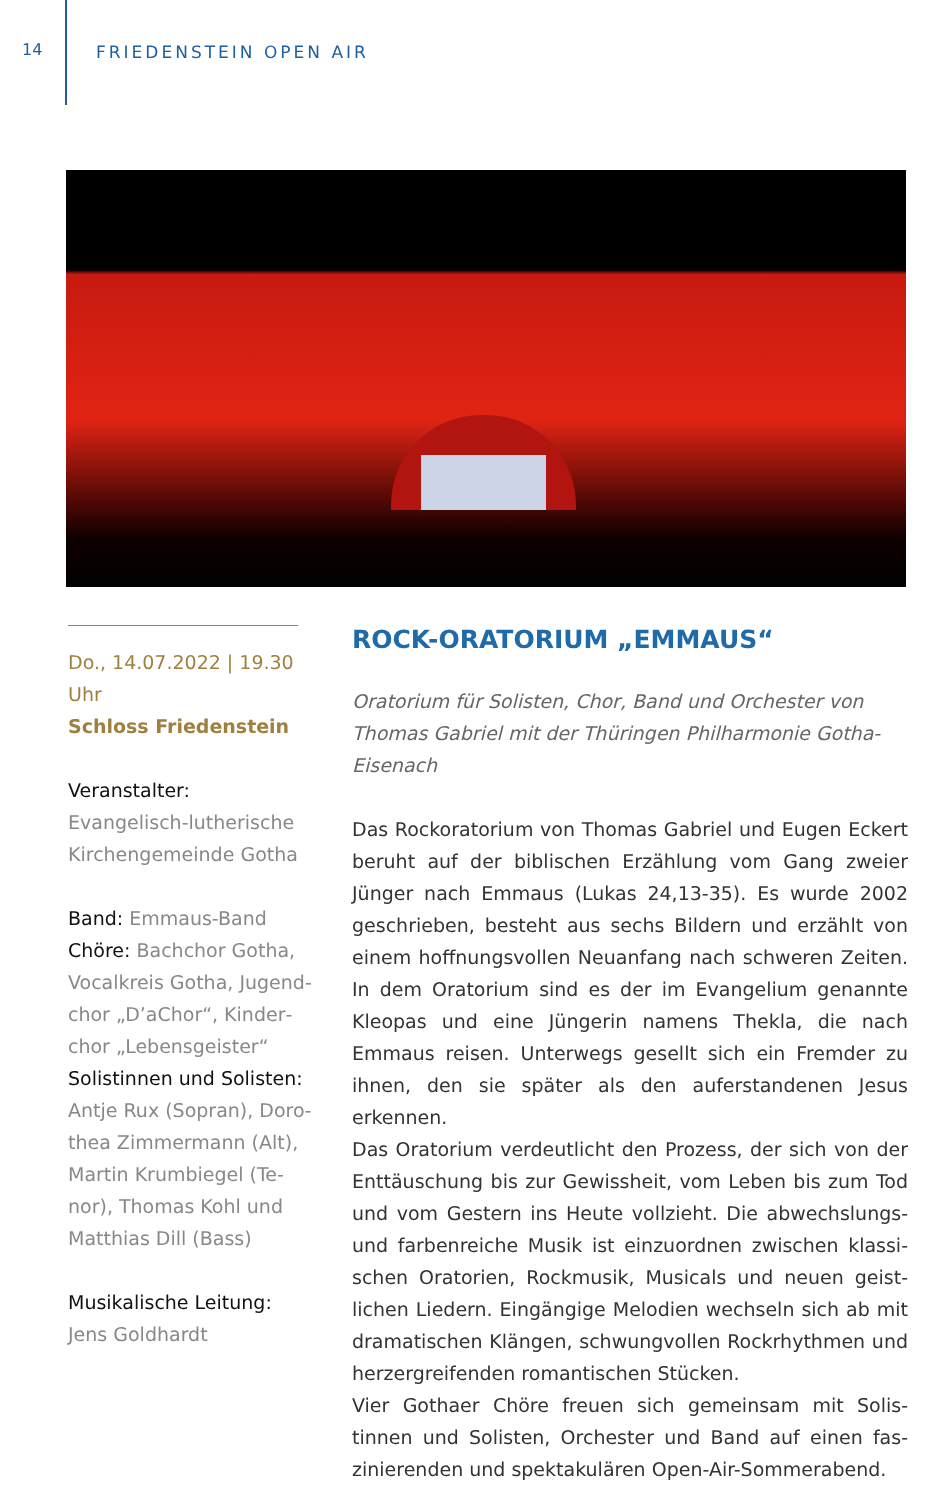14 FRIEDENSTEIN OPEN AIR
Do., 14.07.2022 | 19.30 Uhr
Schloss Friedenstein
Veranstalter:
Evangelisch-lutherische Kirchengemeinde Gotha
Band: Emmaus-Band
Chöre: Bachchor Gotha, Vocalkreis Gotha, Jugend­chor „D’aChor“, Kinder­chor „Lebensgeister“
Solistinnen und Solisten: Antje Rux (Sopran), Doro­thea Zimmermann (Alt), Martin Krumbiegel (Te­nor), Thomas Kohl und Matthias Dill (Bass)
Musikalische Leitung:
Jens Goldhardt
ROCK-ORATORIUM „EMMAUS“
Oratorium für Solisten, Chor, Band und Orchester von Thomas Gabriel mit der Thüringen Philharmonie Gotha-Eisenach
Das Rockoratorium von Thomas Gabriel und Eugen Eckert beruht auf der biblischen Erzählung vom Gang zweier Jünger nach Emmaus (Lukas 24,13-35). Es wurde 2002 geschrieben, besteht aus sechs Bildern und erzählt von einem hoff­nungsvollen Neuanfang nach schweren Zeiten. In dem Oratorium sind es der im Evangelium genannte Kleopas und eine Jüngerin namens Thekla, die nach Emmaus reisen. Unterwegs gesellt sich ein Fremder zu ihnen, den sie später als den auferstandenen Jesus erkennen.
Das Oratorium verdeutlicht den Prozess, der sich von der Enttäuschung bis zur Gewissheit, vom Leben bis zum Tod und vom Gestern ins Heute vollzieht. Die abwechslungs- und farbenreiche Musik ist einzuordnen zwischen klassi­schen Oratorien, Rockmusik, Musicals und neuen geist­lichen Liedern. Eingängige Melodien wechseln sich ab mit dramatischen Klängen, schwungvollen Rockrhythmen und herzergreifenden romantischen Stücken.
Vier Gothaer Chöre freuen sich gemeinsam mit Solis­tinnen und Solisten, Orchester und Band auf einen fas­zinierenden und spektakulären Open-Air-Sommerabend.